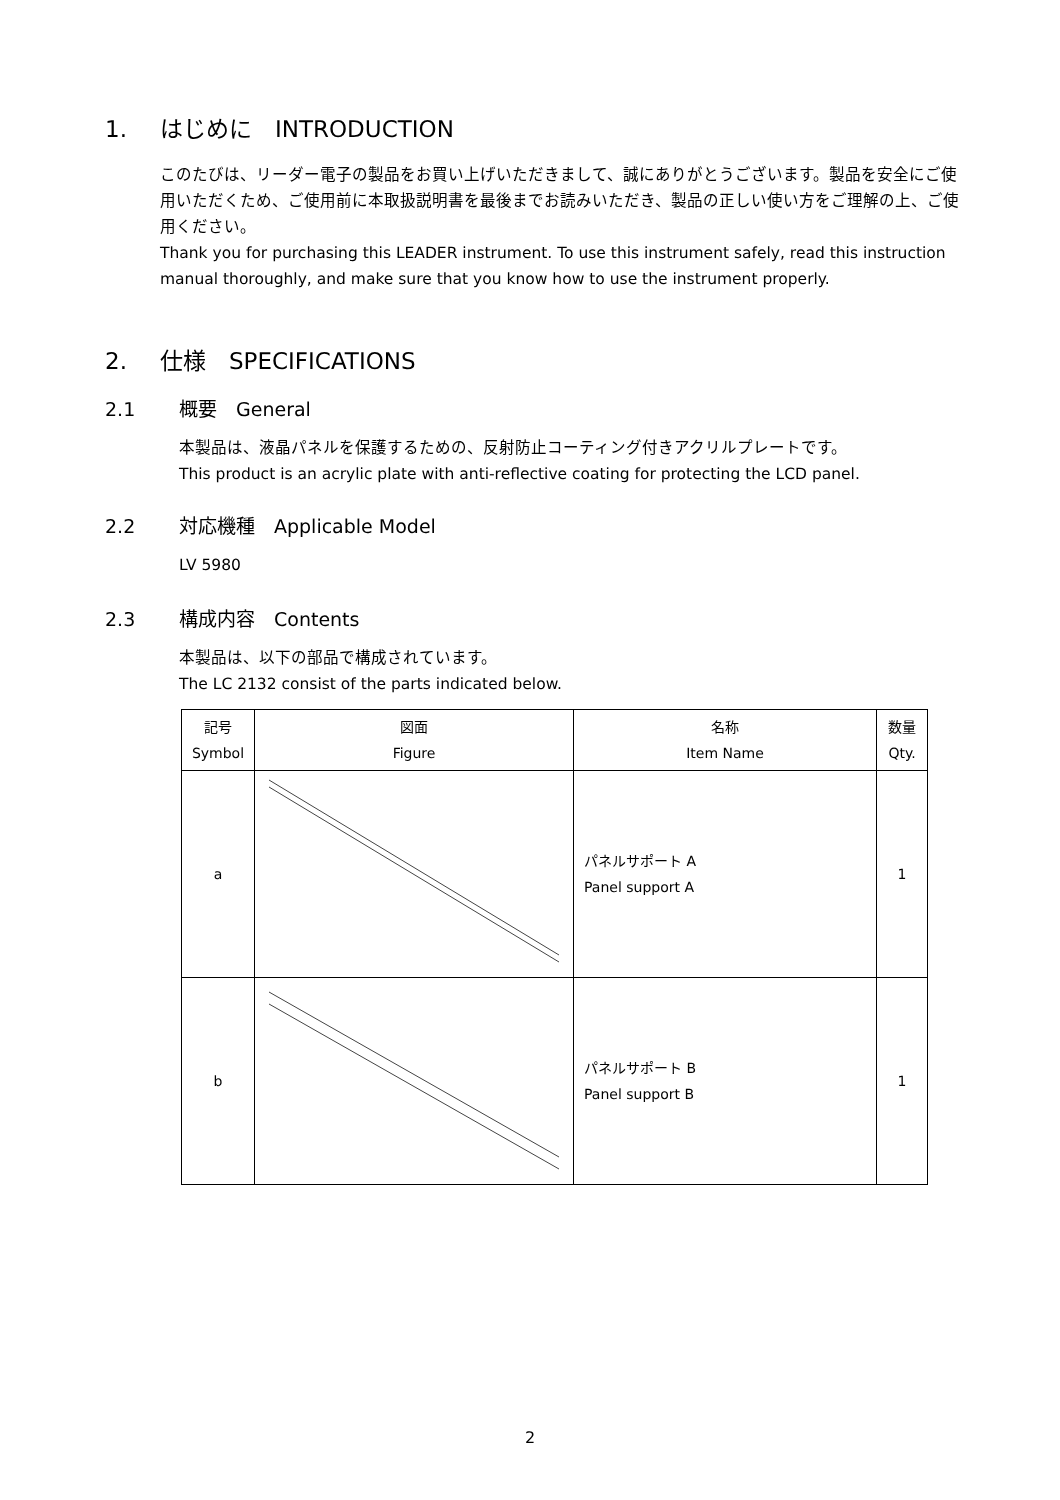1. はじめに　INTRODUCTION
このたびは、リーダー電子の製品をお買い上げいただきまして、誠にありがとうございます。製品を安全にご使用いただくため、ご使用前に本取扱説明書を最後までお読みいただき、製品の正しい使い方をご理解の上、ご使用ください。
Thank you for purchasing this LEADER instrument. To use this instrument safely, read this instruction manual thoroughly, and make sure that you know how to use the instrument properly.
2. 仕様　SPECIFICATIONS
2.1 概要　General
本製品は、液晶パネルを保護するための、反射防止コーティング付きアクリルプレートです。
This product is an acrylic plate with anti-reflective coating for protecting the LCD panel.
2.2 対応機種　Applicable Model
LV 5980
2.3 構成内容　Contents
本製品は、以下の部品で構成されています。
The LC 2132 consist of the parts indicated below.
| 記号 Symbol | 図面 Figure | 名称 Item Name | 数量 Qty. |
| --- | --- | --- | --- |
| a | | パネルサポート A Panel support A | 1 |
| b | | パネルサポート B Panel support B | 1 |
2